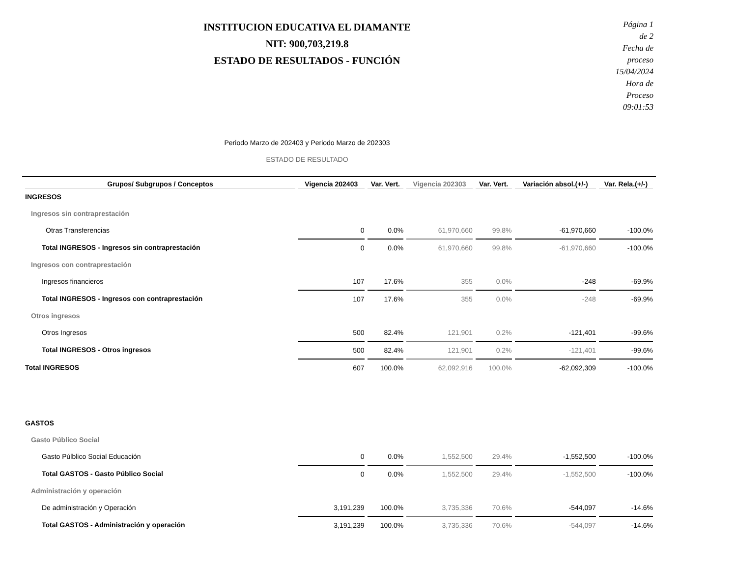INSTITUCION EDUCATIVA EL DIAMANTE
NIT: 900,703,219.8
ESTADO DE RESULTADOS - FUNCIÓN
Página 1 de 2
Fecha de proceso 15/04/2024
Hora de Proceso 09:01:53
Periodo Marzo de 202403 y Periodo Marzo de 202303
ESTADO DE RESULTADO
| Grupos/ Subgrupos / Conceptos | Vigencia 202403 | Var. Vert. | Vigencia 202303 | Var. Vert. | Variación absol.(+/-) | Var. Rela.(+/-) |
| --- | --- | --- | --- | --- | --- | --- |
| INGRESOS | | | | | | |
| Ingresos sin contraprestación | | | | | | |
| Otras Transferencias | 0 | 0.0% | 61,970,660 | 99.8% | -61,970,660 | -100.0% |
| Total INGRESOS - Ingresos sin contraprestación | 0 | 0.0% | 61,970,660 | 99.8% | -61,970,660 | -100.0% |
| Ingresos con contraprestación | | | | | | |
| Ingresos financieros | 107 | 17.6% | 355 | 0.0% | -248 | -69.9% |
| Total INGRESOS - Ingresos con contraprestación | 107 | 17.6% | 355 | 0.0% | -248 | -69.9% |
| Otros ingresos | | | | | | |
| Otros Ingresos | 500 | 82.4% | 121,901 | 0.2% | -121,401 | -99.6% |
| Total INGRESOS - Otros ingresos | 500 | 82.4% | 121,901 | 0.2% | -121,401 | -99.6% |
| Total INGRESOS | 607 | 100.0% | 62,092,916 | 100.0% | -62,092,309 | -100.0% |
| GASTOS | | | | | | |
| Gasto Público Social | | | | | | |
| Gasto Púlblico Social Educación | 0 | 0.0% | 1,552,500 | 29.4% | -1,552,500 | -100.0% |
| Total GASTOS - Gasto Público Social | 0 | 0.0% | 1,552,500 | 29.4% | -1,552,500 | -100.0% |
| Administración y operación | | | | | | |
| De administración y Operación | 3,191,239 | 100.0% | 3,735,336 | 70.6% | -544,097 | -14.6% |
| Total GASTOS - Administración y operación | 3,191,239 | 100.0% | 3,735,336 | 70.6% | -544,097 | -14.6% |